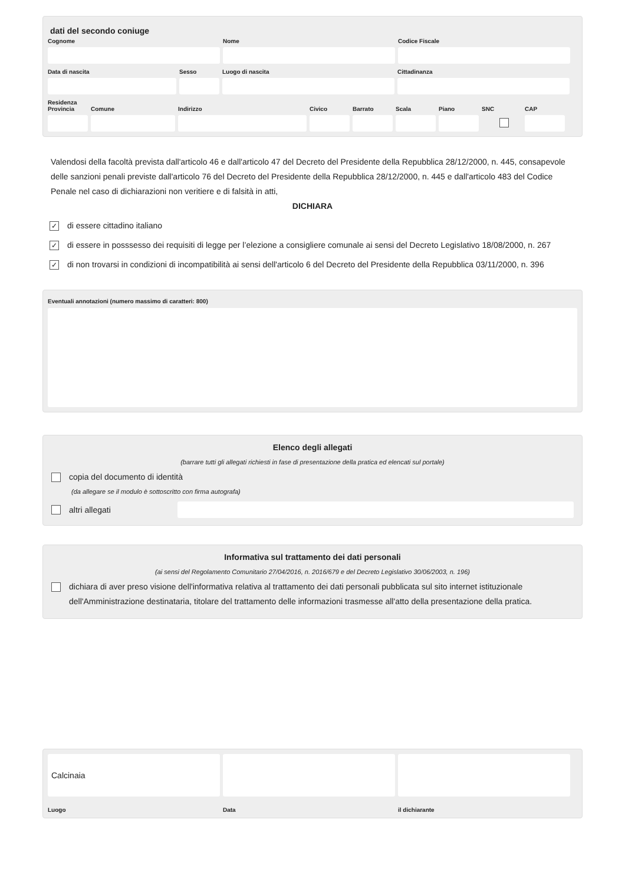dati del secondo coniuge
Cognome Nome Codice Fiscale
Data di nascita Sesso Luogo di nascita Cittadinanza
Residenza
Provincia
Comune Indirizzo Civico Barrato Scala Piano SNC CAP
Valendosi della facoltà prevista dall'articolo 46 e dall'articolo 47 del Decreto del Presidente della Repubblica 28/12/2000, n. 445, consapevole delle sanzioni penali previste dall'articolo 76 del Decreto del Presidente della Repubblica 28/12/2000, n. 445 e dall'articolo 483 del Codice Penale nel caso di dichiarazioni non veritiere e di falsità in atti,
DICHIARA
✓
di essere cittadino italiano
✓
di essere in posssesso dei requisiti di legge per l’elezione a consigliere comunale ai sensi del Decreto Legislativo 18/08/2000, n. 267
✓
di non trovarsi in condizioni di incompatibilità ai sensi dell'articolo 6 del Decreto del Presidente della Repubblica 03/11/2000, n. 396
Eventuali annotazioni (numero massimo di caratteri: 800)
Elenco degli allegati
(barrare tutti gli allegati richiesti in fase di presentazione della pratica ed elencati sul portale)
copia del documento di identità
(da allegare se il modulo è sottoscritto con firma autografa)
altri allegati
Informativa sul trattamento dei dati personali
(ai sensi del Regolamento Comunitario 27/04/2016, n. 2016/679 e del Decreto Legislativo 30/06/2003, n. 196)
dichiara di aver preso visione dell'informativa relativa al trattamento dei dati personali pubblicata sul sito internet istituzionale dell'Amministrazione destinataria, titolare del trattamento delle informazioni trasmesse all'atto della presentazione della pratica.
Calcinaia
Luogo
Data il dichiarante